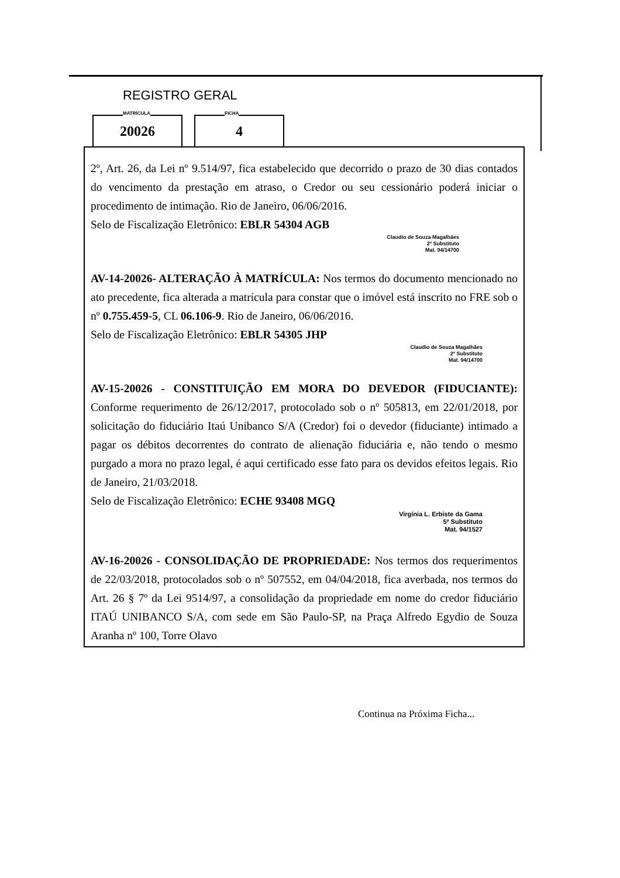REGISTRO GERAL
MATRÍCULA
20026
FICHA
4
2º, Art. 26, da Lei nº 9.514/97, fica estabelecido que decorrido o prazo de 30 dias contados do vencimento da prestação em atraso, o Credor ou seu cessionário poderá iniciar o procedimento de intimação. Rio de Janeiro, 06/06/2016.
Selo de Fiscalização Eletrônico: EBLR 54304 AGB
Claudio de Souza Magalhães
2º Substituto
Mat. 94/14700
AV-14-20026- ALTERAÇÃO À MATRÍCULA: Nos termos do documento mencionado no ato precedente, fica alterada a matrícula para constar que o imóvel está inscrito no FRE sob o nº 0.755.459-5, CL 06.106-9. Rio de Janeiro, 06/06/2016.
Selo de Fiscalização Eletrônico: EBLR 54305 JHP
Claudio de Souza Magalhães
2º Substituto
Mat. 94/14700
AV-15-20026 - CONSTITUIÇÃO EM MORA DO DEVEDOR (FIDUCIANTE): Conforme requerimento de 26/12/2017, protocolado sob o nº 505813, em 22/01/2018, por solicitação do fiduciário Itaú Unibanco S/A (Credor) foi o devedor (fiduciante) intimado a pagar os débitos decorrentes do contrato de alienação fiduciária e, não tendo o mesmo purgado a mora no prazo legal, é aqui certificado esse fato para os devidos efeitos legais. Rio de Janeiro, 21/03/2018.
Selo de Fiscalização Eletrônico: ECHE 93408 MGQ
Virgínia L. Erbiste da Gama
5º Substituto
Mat. 94/1527
AV-16-20026 - CONSOLIDAÇÃO DE PROPRIEDADE: Nos termos dos requerimentos de 22/03/2018, protocolados sob o nº 507552, em 04/04/2018, fica averbada, nos termos do Art. 26 § 7º da Lei 9514/97, a consolidação da propriedade em nome do credor fiduciário ITAÚ UNIBANCO S/A, com sede em São Paulo-SP, na Praça Alfredo Egydio de Souza Aranha nº 100, Torre Olavo
Continua na Próxima Ficha...